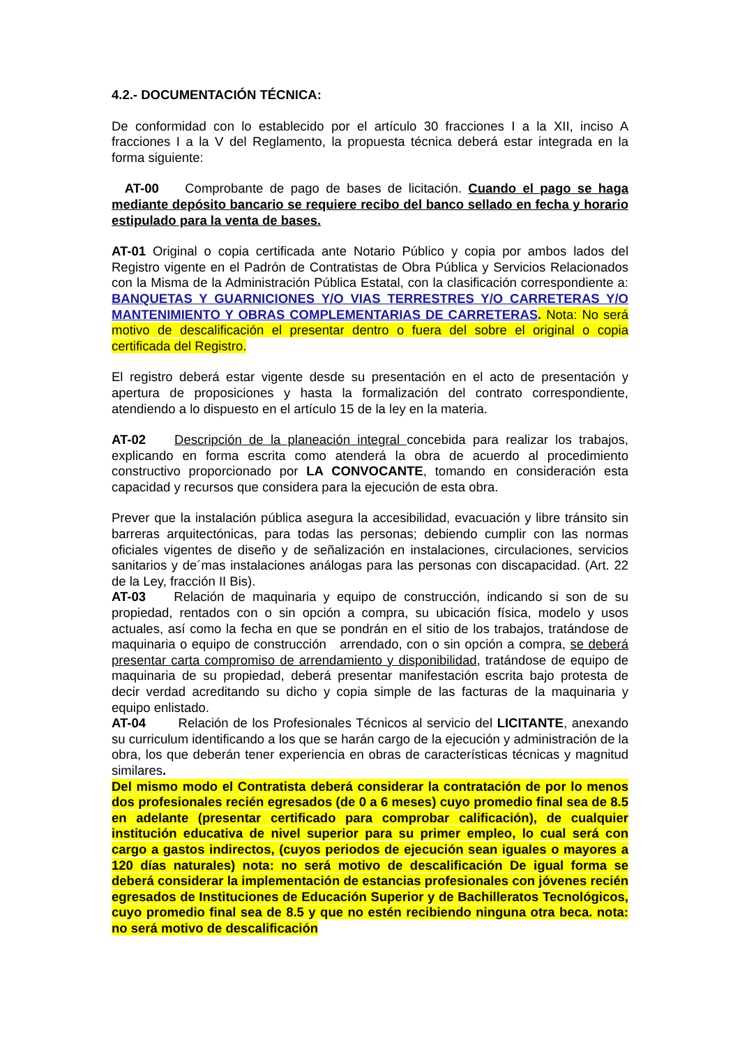4.2.- DOCUMENTACIÓN TÉCNICA:
De conformidad con lo establecido por el artículo 30 fracciones I a la XII, inciso A fracciones I a la V del Reglamento, la propuesta técnica deberá estar integrada en la forma siguiente:
AT-00 Comprobante de pago de bases de licitación. Cuando el pago se haga mediante depósito bancario se requiere recibo del banco sellado en fecha y horario estipulado para la venta de bases.
AT-01 Original o copia certificada ante Notario Público y copia por ambos lados del Registro vigente en el Padrón de Contratistas de Obra Pública y Servicios Relacionados con la Misma de la Administración Pública Estatal, con la clasificación correspondiente a: BANQUETAS Y GUARNICIONES Y/O VIAS TERRESTRES Y/O CARRETERAS Y/O MANTENIMIENTO Y OBRAS COMPLEMENTARIAS DE CARRETERAS. Nota: No será motivo de descalificación el presentar dentro o fuera del sobre el original o copia certificada del Registro.
El registro deberá estar vigente desde su presentación en el acto de presentación y apertura de proposiciones y hasta la formalización del contrato correspondiente, atendiendo a lo dispuesto en el artículo 15 de la ley en la materia.
AT-02 Descripción de la planeación integral concebida para realizar los trabajos, explicando en forma escrita como atenderá la obra de acuerdo al procedimiento constructivo proporcionado por LA CONVOCANTE, tomando en consideración esta capacidad y recursos que considera para la ejecución de esta obra.
Prever que la instalación pública asegura la accesibilidad, evacuación y libre tránsito sin barreras arquitectónicas, para todas las personas; debiendo cumplir con las normas oficiales vigentes de diseño y de señalización en instalaciones, circulaciones, servicios sanitarios y de´mas instalaciones análogas para las personas con discapacidad. (Art. 22 de la Ley, fracción II Bis).
AT-03 Relación de maquinaria y equipo de construcción, indicando si son de su propiedad, rentados con o sin opción a compra, su ubicación física, modelo y usos actuales, así como la fecha en que se pondrán en el sitio de los trabajos, tratándose de maquinaria o equipo de construcción arrendado, con o sin opción a compra, se deberá presentar carta compromiso de arrendamiento y disponibilidad, tratándose de equipo de maquinaria de su propiedad, deberá presentar manifestación escrita bajo protesta de decir verdad acreditando su dicho y copia simple de las facturas de la maquinaria y equipo enlistado.
AT-04 Relación de los Profesionales Técnicos al servicio del LICITANTE, anexando su curriculum identificando a los que se harán cargo de la ejecución y administración de la obra, los que deberán tener experiencia en obras de características técnicas y magnitud similares.
Del mismo modo el Contratista deberá considerar la contratación de por lo menos dos profesionales recién egresados (de 0 a 6 meses) cuyo promedio final sea de 8.5 en adelante (presentar certificado para comprobar calificación), de cualquier institución educativa de nivel superior para su primer empleo, lo cual será con cargo a gastos indirectos, (cuyos periodos de ejecución sean iguales o mayores a 120 días naturales) nota: no será motivo de descalificación De igual forma se deberá considerar la implementación de estancias profesionales con jóvenes recién egresados de Instituciones de Educación Superior y de Bachilleratos Tecnológicos, cuyo promedio final sea de 8.5 y que no estén recibiendo ninguna otra beca. nota: no será motivo de descalificación